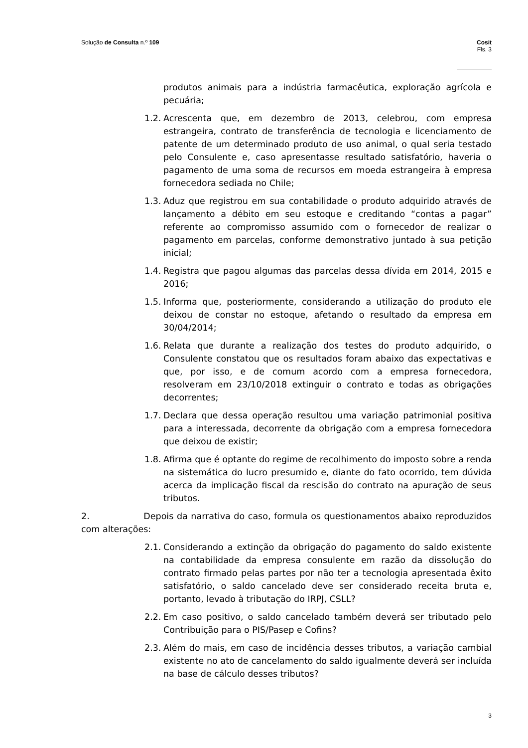Solução de Consulta n.º 109 Cosit
Fls. 3
produtos animais para a indústria farmacêutica, exploração agrícola e pecuária;
1.2. Acrescenta que, em dezembro de 2013, celebrou, com empresa estrangeira, contrato de transferência de tecnologia e licenciamento de patente de um determinado produto de uso animal, o qual seria testado pelo Consulente e, caso apresentasse resultado satisfatório, haveria o pagamento de uma soma de recursos em moeda estrangeira à empresa fornecedora sediada no Chile;
1.3. Aduz que registrou em sua contabilidade o produto adquirido através de lançamento a débito em seu estoque e creditando “contas a pagar” referente ao compromisso assumido com o fornecedor de realizar o pagamento em parcelas, conforme demonstrativo juntado à sua petição inicial;
1.4. Registra que pagou algumas das parcelas dessa dívida em 2014, 2015 e 2016;
1.5. Informa que, posteriormente, considerando a utilização do produto ele deixou de constar no estoque, afetando o resultado da empresa em 30/04/2014;
1.6. Relata que durante a realização dos testes do produto adquirido, o Consulente constatou que os resultados foram abaixo das expectativas e que, por isso, e de comum acordo com a empresa fornecedora, resolveram em 23/10/2018 extinguir o contrato e todas as obrigações decorrentes;
1.7. Declara que dessa operação resultou uma variação patrimonial positiva para a interessada, decorrente da obrigação com a empresa fornecedora que deixou de existir;
1.8. Afirma que é optante do regime de recolhimento do imposto sobre a renda na sistemática do lucro presumido e, diante do fato ocorrido, tem dúvida acerca da implicação fiscal da rescisão do contrato na apuração de seus tributos.
2. Depois da narrativa do caso, formula os questionamentos abaixo reproduzidos com alterações:
2.1. Considerando a extinção da obrigação do pagamento do saldo existente na contabilidade da empresa consulente em razão da dissolução do contrato firmado pelas partes por não ter a tecnologia apresentada êxito satisfatório, o saldo cancelado deve ser considerado receita bruta e, portanto, levado à tributação do IRPJ, CSLL?
2.2. Em caso positivo, o saldo cancelado também deverá ser tributado pelo Contribuição para o PIS/Pasep e Cofins?
2.3. Além do mais, em caso de incidência desses tributos, a variação cambial existente no ato de cancelamento do saldo igualmente deverá ser incluída na base de cálculo desses tributos?
3